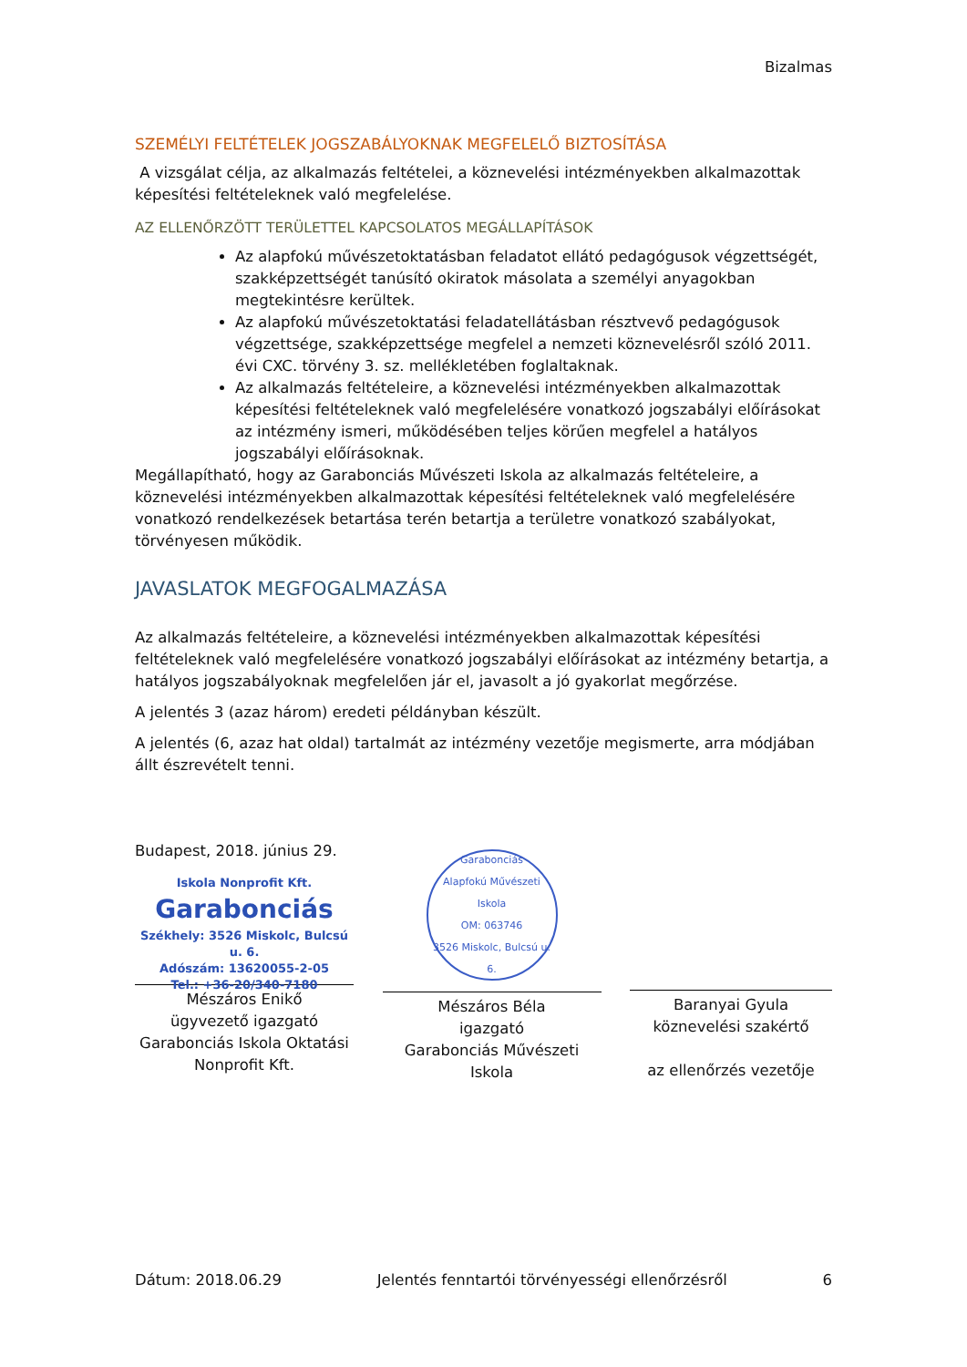Bizalmas
SZEMÉLYI FELTÉTELEK JOGSZABÁLYOKNAK MEGFELELŐ BIZTOSÍTÁSA
A vizsgálat célja, az alkalmazás feltételei, a köznevelési intézményekben alkalmazottak képesítési feltételeknek való megfelelése.
AZ ELLENŐRZÖTT TERÜLETTEL KAPCSOLATOS MEGÁLLAPÍTÁSOK
Az alapfokú művészetoktatásban feladatot ellátó pedagógusok végzettségét, szakképzettségét tanúsító okiratok másolata a személyi anyagokban megtekintésre kerültek.
Az alapfokú művészetoktatási feladatellátásban résztvevő pedagógusok végzettsége, szakképzettsége megfelel a nemzeti köznevelésről szóló 2011. évi CXC. törvény 3. sz. mellékletében foglaltaknak.
Az alkalmazás feltételeire, a köznevelési intézményekben alkalmazottak képesítési feltételeknek való megfelelésére vonatkozó jogszabályi előírásokat az intézmény ismeri, működésében teljes körűen megfelel a hatályos jogszabályi előírásoknak.
Megállapítható, hogy az Garabonciás Művészeti Iskola az alkalmazás feltételeire, a köznevelési intézményekben alkalmazottak képesítési feltételeknek való megfelelésére vonatkozó rendelkezések betartása terén betartja a területre vonatkozó szabályokat, törvényesen működik.
JAVASLATOK MEGFOGALMAZÁSA
Az alkalmazás feltételeire, a köznevelési intézményekben alkalmazottak képesítési feltételeknek való megfelelésére vonatkozó jogszabályi előírásokat az intézmény betartja, a hatályos jogszabályoknak megfelelően jár el, javasolt a jó gyakorlat megőrzése.
A jelentés 3 (azaz három) eredeti példányban készült.
A jelentés (6, azaz hat oldal) tartalmát az intézmény vezetője megismerte, arra módjában állt észrevételt tenni.
Budapest, 2018. június 29.
Iskola Nonprofit Kft.
Garabonciás
Székhely: 3526 Miskolc, Bulcsú u. 6.
Adószám: 13620055-2-05
Tel.: +36-20/340-7180
Mészáros Enikő
ügyvezető igazgató
Garabonciás Iskola Oktatási Nonprofit Kft.
Garabonciás
Alapfokú Művészeti Iskola
OM: 063746
3526 Miskolc, Bulcsú u. 6.
Mészáros Béla
igazgató
Garabonciás Művészeti Iskola
Baranyai Gyula
köznevelési szakértő
az ellenőrzés vezetője
Dátum: 2018.06.29 Jelentés fenntartói törvényességi ellenőrzésről 6